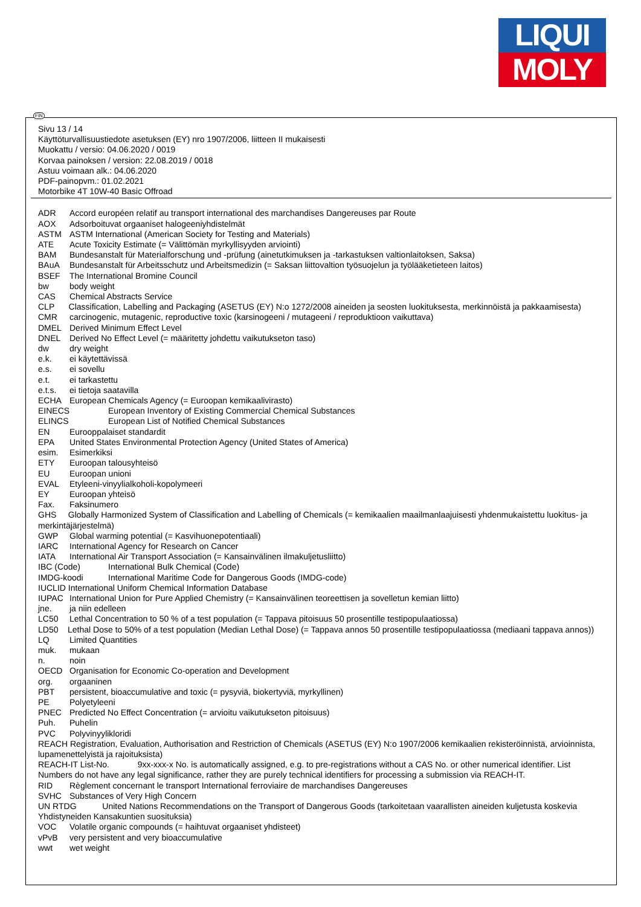LIQUI
MOLY
FIN
Sivu 13 / 14
Käyttöturvallisuustiedote asetuksen (EY) nro 1907/2006, liitteen II mukaisesti
Muokattu / versio: 04.06.2020 / 0019
Korvaa painoksen / version: 22.08.2019 / 0018
Astuu voimaan alk.: 04.06.2020
PDF-painopvm.: 01.02.2021
Motorbike 4T 10W-40 Basic Offroad
ADR Accord européen relatif au transport international des marchandises Dangereuses par Route
AOX Adsorboituvat orgaaniset halogeeniyhdistelmät
ASTM ASTM International (American Society for Testing and Materials)
ATE Acute Toxicity Estimate (= Välittömän myrkyllisyyden arviointi)
BAM Bundesanstalt für Materialforschung und -prüfung (ainetutkimuksen ja -tarkastuksen valtionlaitoksen, Saksa)
BAuA Bundesanstalt für Arbeitsschutz und Arbeitsmedizin (= Saksan liittovaltion työsuojelun ja työlääketieteen laitos)
BSEF The International Bromine Council
bw body weight
CAS Chemical Abstracts Service
CLP Classification, Labelling and Packaging (ASETUS (EY) N:o 1272/2008 aineiden ja seosten luokituksesta, merkinnöistä ja pakkaamisesta)
CMR carcinogenic, mutagenic, reproductive toxic (karsinogeeni / mutageeni / reproduktioon vaikuttava)
DMEL Derived Minimum Effect Level
DNEL Derived No Effect Level (= määritetty johdettu vaikutukseton taso)
dw dry weight
e.k. ei käytettävissä
e.s. ei sovellu
e.t. ei tarkastettu
e.t.s. ei tietoja saatavilla
ECHA European Chemicals Agency (= Euroopan kemikaalivirasto)
EINECS European Inventory of Existing Commercial Chemical Substances
ELINCS European List of Notified Chemical Substances
EN Eurooppalaiset standardit
EPA United States Environmental Protection Agency (United States of America)
esim. Esimerkiksi
ETY Euroopan talousyhteisö
EU Euroopan unioni
EVAL Etyleeni-vinyylialkoholi-kopolymeeri
EY Euroopan yhteisö
Fax. Faksinumero
GHS Globally Harmonized System of Classification and Labelling of Chemicals (= kemikaalien maailmanlaajuisesti yhdenmukaistettu luokitus- ja merkintäjärjestelmä)
GWP Global warming potential (= Kasvihuonepotentiaali)
IARC International Agency for Research on Cancer
IATA International Air Transport Association (= Kansainvälinen ilmakuljetusliitto)
IBC (Code) International Bulk Chemical (Code)
IMDG-koodi International Maritime Code for Dangerous Goods (IMDG-code)
IUCLID International Uniform Chemical Information Database
IUPAC International Union for Pure Applied Chemistry (= Kansainvälinen teoreettisen ja sovelletun kemian liitto)
jne. ja niin edelleen
LC50 Lethal Concentration to 50 % of a test population (= Tappava pitoisuus 50 prosentille testipopulaatiossa)
LD50 Lethal Dose to 50% of a test population (Median Lethal Dose) (= Tappava annos 50 prosentille testipopulaatiossa (mediaani tappava annos))
LQ Limited Quantities
muk. mukaan
n. noin
OECD Organisation for Economic Co-operation and Development
org. orgaaninen
PBT persistent, bioaccumulative and toxic (= pysyviä, biokertyviä, myrkyllinen)
PE Polyetyleeni
PNEC Predicted No Effect Concentration (= arvioitu vaikutukseton pitoisuus)
Puh. Puhelin
PVC Polyvinyylikloridi
REACH Registration, Evaluation, Authorisation and Restriction of Chemicals (ASETUS (EY) N:o 1907/2006 kemikaalien rekisteröinnistä, arvioinnista, lupamenettelyistä ja rajoituksista)
REACH-IT List-No. 9xx-xxx-x No. is automatically assigned, e.g. to pre-registrations without a CAS No. or other numerical identifier. List Numbers do not have any legal significance, rather they are purely technical identifiers for processing a submission via REACH-IT.
RID Règlement concernant le transport International ferroviaire de marchandises Dangereuses
SVHC Substances of Very High Concern
UN RTDG United Nations Recommendations on the Transport of Dangerous Goods (tarkoitetaan vaarallisten aineiden kuljetusta koskevia Yhdistyneiden Kansakuntien suosituksia)
VOC Volatile organic compounds (= haihtuvat orgaaniset yhdisteet)
vPvB very persistent and very bioaccumulative
wwt wet weight